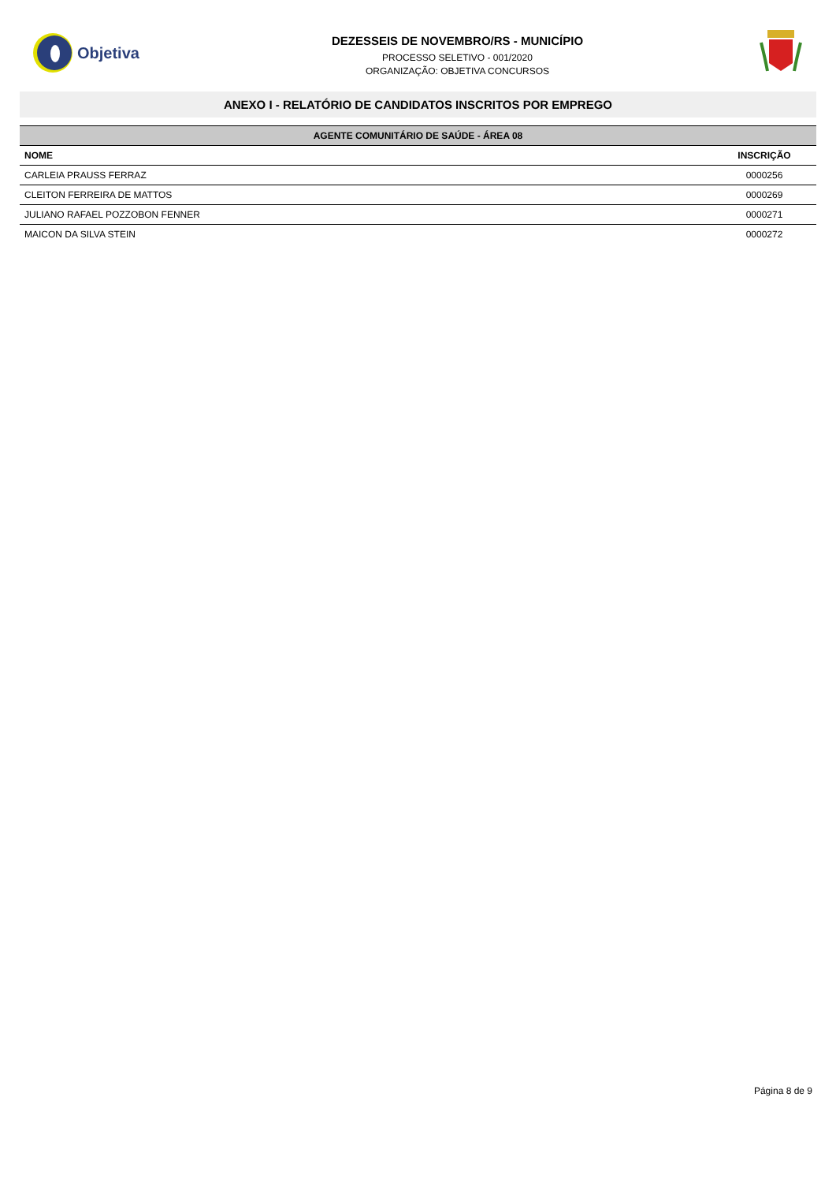Objetiva
DEZESSEIS DE NOVEMBRO/RS - MUNICÍPIO
PROCESSO SELETIVO - 001/2020
ORGANIZAÇÃO: OBJETIVA CONCURSOS
ANEXO I - RELATÓRIO DE CANDIDATOS INSCRITOS POR EMPREGO
| AGENTE COMUNITÁRIO DE SAÚDE - ÁREA 08 | |
| --- | --- |
| NOME | INSCRIÇÃO |
| CARLEIA PRAUSS FERRAZ | 0000256 |
| CLEITON FERREIRA DE MATTOS | 0000269 |
| JULIANO RAFAEL POZZOBON FENNER | 0000271 |
| MAICON DA SILVA STEIN | 0000272 |
Página 8 de 9